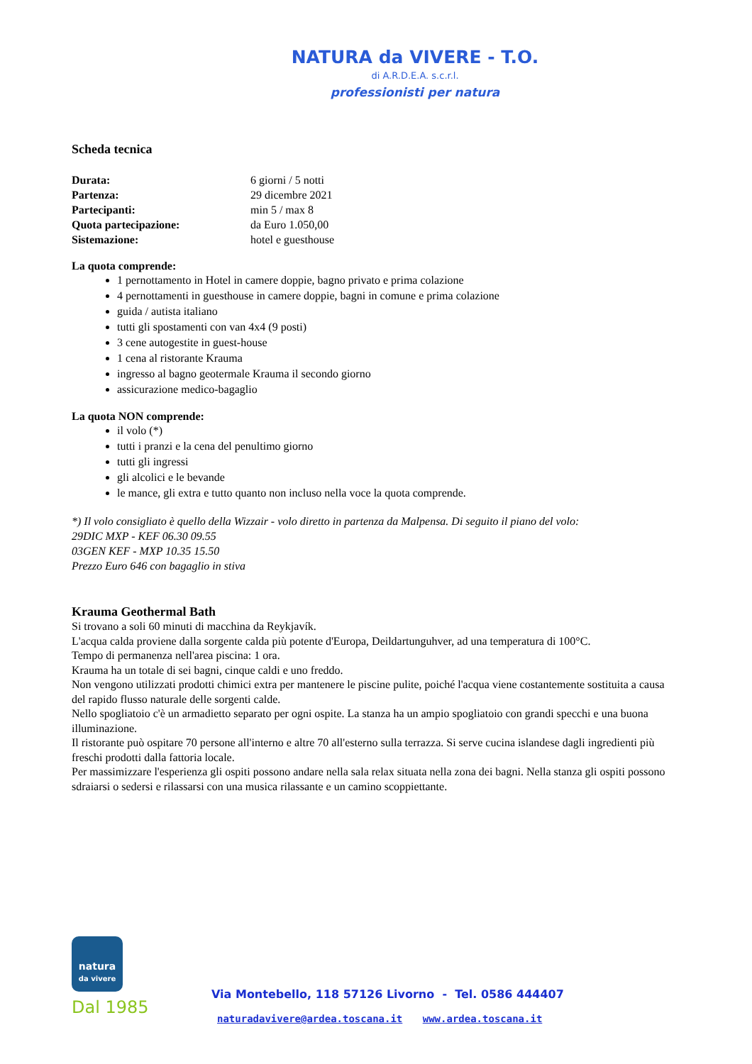NATURA da VIVERE - T.O.
di A.R.D.E.A. s.c.r.l.
professionisti per natura
Scheda tecnica
| Durata: | 6 giorni / 5 notti |
| Partenza: | 29 dicembre 2021 |
| Partecipanti: | min 5 / max 8 |
| Quota partecipazione: | da Euro 1.050,00 |
| Sistemazione: | hotel e guesthouse |
La quota comprende:
1 pernottamento in Hotel in camere doppie, bagno privato e prima colazione
4 pernottamenti in guesthouse in camere doppie, bagni in comune e prima colazione
guida / autista italiano
tutti gli spostamenti con van 4x4 (9 posti)
3 cene autogestite in guest-house
1 cena al ristorante Krauma
ingresso al bagno geotermale Krauma il secondo giorno
assicurazione medico-bagaglio
La quota NON comprende:
il volo (*)
tutti i pranzi e la cena del penultimo giorno
tutti gli ingressi
gli alcolici e le bevande
le mance, gli extra e tutto quanto non incluso nella voce la quota comprende.
*) Il volo consigliato è quello della Wizzair - volo diretto in partenza da Malpensa. Di seguito il piano del volo:
29DIC MXP - KEF 06.30 09.55
03GEN KEF - MXP 10.35 15.50
Prezzo Euro 646 con bagaglio in stiva
Krauma Geothermal Bath
Si trovano a soli 60 minuti di macchina da Reykjavík.
L'acqua calda proviene dalla sorgente calda più potente d'Europa, Deildartunguhver, ad una temperatura di 100°C.
Tempo di permanenza nell'area piscina: 1 ora.
Krauma ha un totale di sei bagni, cinque caldi e uno freddo.
Non vengono utilizzati prodotti chimici extra per mantenere le piscine pulite, poiché l'acqua viene costantemente sostituita a causa del rapido flusso naturale delle sorgenti calde.
Nello spogliatoio c'è un armadietto separato per ogni ospite. La stanza ha un ampio spogliatoio con grandi specchi e una buona illuminazione.
Il ristorante può ospitare 70 persone all'interno e altre 70 all'esterno sulla terrazza. Si serve cucina islandese dagli ingredienti più freschi prodotti dalla fattoria locale.
Per massimizzare l'esperienza gli ospiti possono andare nella sala relax situata nella zona dei bagni. Nella stanza gli ospiti possono sdraiarsi o sedersi e rilassarsi con una musica rilassante e un camino scoppiettante.
natura
da vivere
Dal 1985
Via Montebello, 118 57126 Livorno - Tel. 0586 444407
naturadavivere@ardea.toscana.it www.ardea.toscana.it